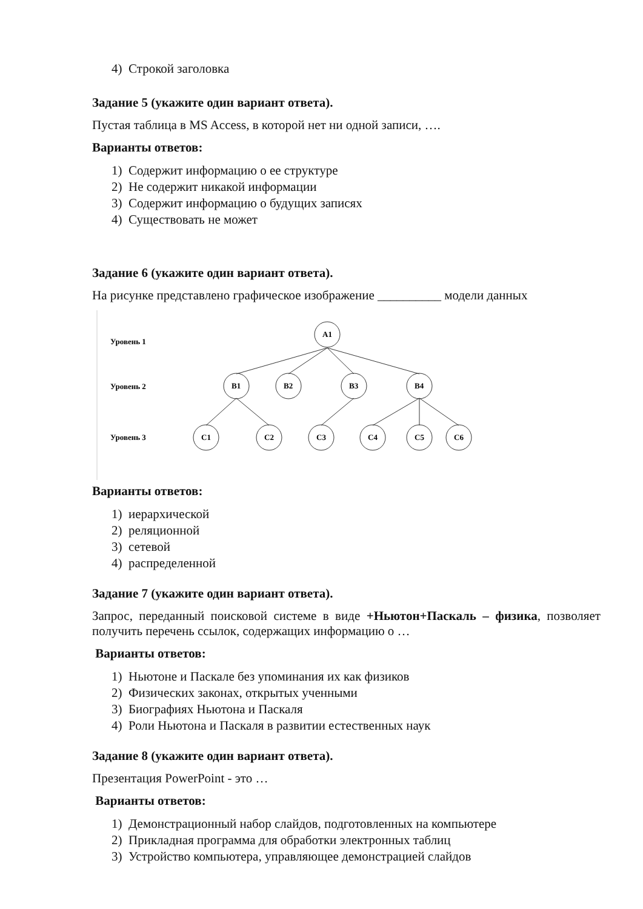4) Строкой заголовка
Задание 5 (укажите один вариант ответа).
Пустая таблица в MS Access, в которой нет ни одной записи, ….
Варианты ответов:
1) Содержит информацию о ее структуре
2) Не содержит никакой информации
3) Содержит информацию о будущих записях
4) Существовать не может
Задание 6 (укажите один вариант ответа).
На рисунке представлено графическое изображение __________ модели данных
Уровень 1
Уровень 2
Уровень 3
A1
B1
B2
B3
B4
C1
C2
C3
C4
C5
C6
Варианты ответов:
1) иерархической
2) реляционной
3) сетевой
4) распределенной
Задание 7 (укажите один вариант ответа).
Запрос, переданный поисковой системе в виде +Ньютон+Паскаль – физика, позволяет получить перечень ссылок, содержащих информацию о …
Варианты ответов:
1) Ньютоне и Паскале без упоминания их как физиков
2) Физических законах, открытых ученными
3) Биографиях Ньютона и Паскаля
4) Роли Ньютона и Паскаля в развитии естественных наук
Задание 8 (укажите один вариант ответа).
Презентация PowerPoint - это …
Варианты ответов:
1) Демонстрационный набор слайдов, подготовленных на компьютере
2) Прикладная программа для обработки электронных таблиц
3) Устройство компьютера, управляющее демонстрацией слайдов